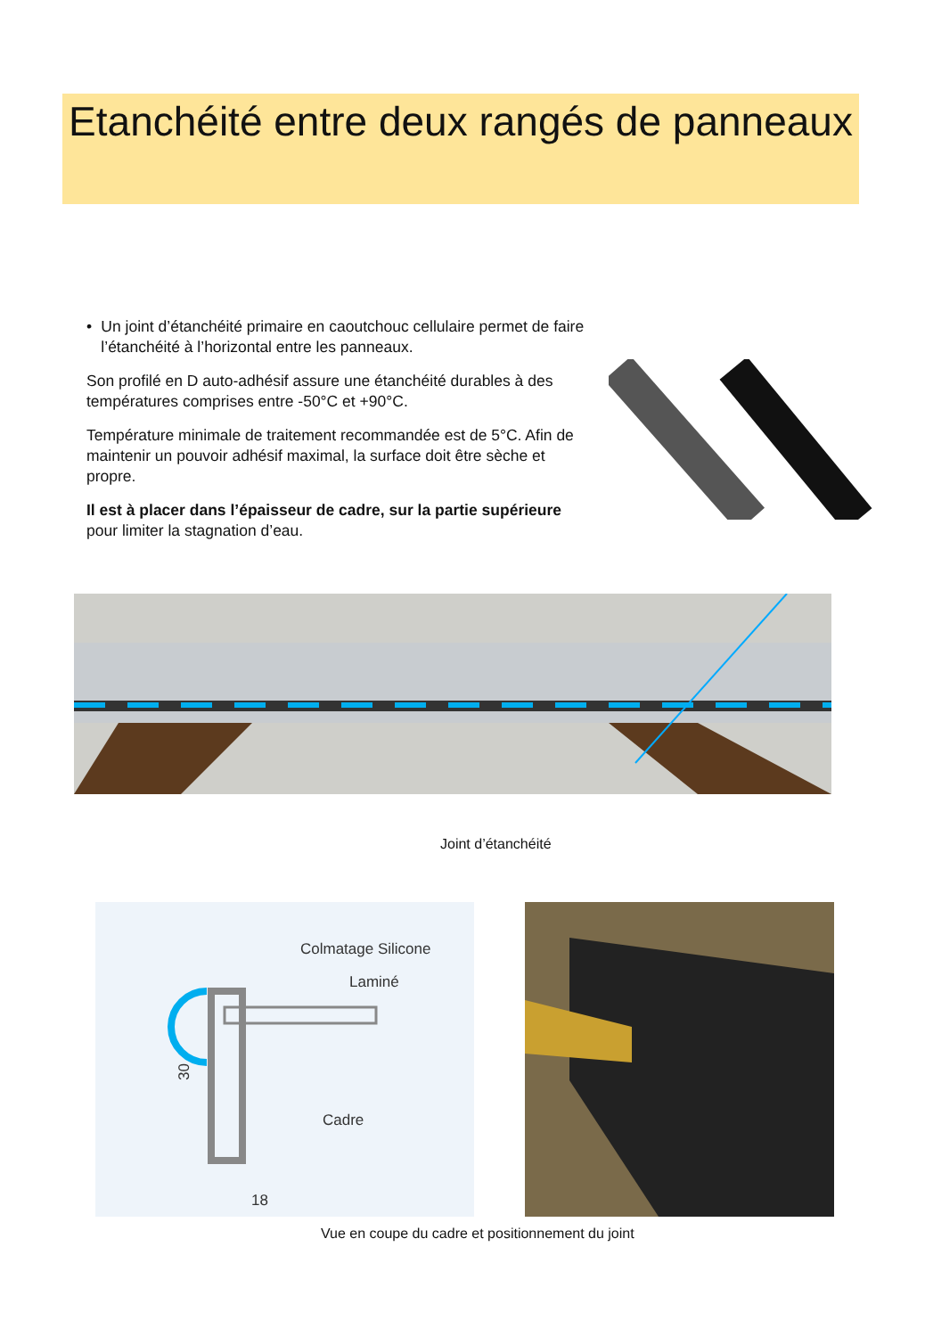Etanchéité entre deux rangés de panneaux
• Un joint d’étanchéité primaire en caoutchouc cellulaire permet de faire l’étanchéité à l’horizontal entre les panneaux.
Son profilé en D auto-adhésif assure une étanchéité durables à des températures comprises entre -50°C et +90°C.
Température minimale de traitement recommandée est de 5°C. Afin de maintenir un pouvoir adhésif maximal, la surface doit être sèche et propre.
Il est à placer dans l’épaisseur de cadre, sur la partie supérieure pour limiter la stagnation d’eau.
Joint d’étanchéité
Colmatage Silicone
Laminé
Cadre
18
30
Vue en coupe du cadre et positionnement du joint